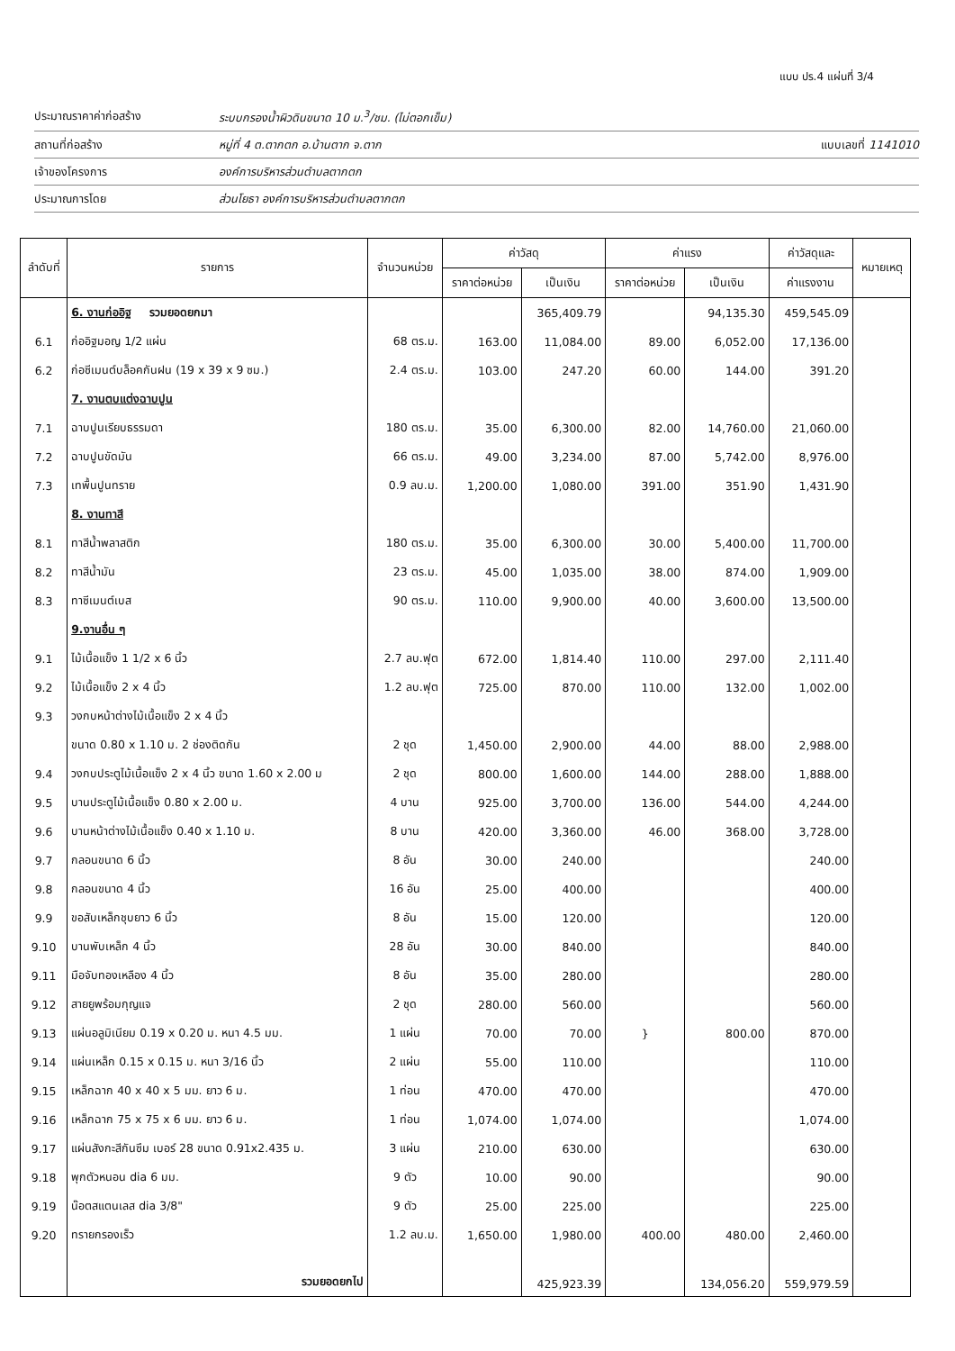แบบ ปร.4 แผ่นที่ 3/4
ประมาณราคาค่าก่อสร้าง ระบบกรองน้ำผิวดินขนาด 10 ม.<sup>3</sup>/ชม. (ไม่ตอกเข็ม)
สถานที่ก่อสร้าง หมู่ที่ 4 ต.ตากตก อ.บ้านตาก จ.ตาก แบบเลขที่ 1141010
เจ้าของโครงการ องค์การบริหารส่วนตำบลตากตก
ประมาณการโดย ส่วนโยธา องค์การบริหารส่วนตำบลตากตก
| ลำดับที่ | รายการ | จำนวนหน่วย | ค่าวัสดุ | | ค่าแรง | | ค่าวัสดุและ | หมายเหตุ |
| --- | --- | --- | --- | --- | --- | --- | --- | --- |
| | | | ราคาต่อหน่วย | เป็นเงิน | ราคาต่อหน่วย | เป็นเงิน | ค่าแรงงาน | |
| | 6. งานก่ออิฐ รวมยอดยกมา | | | 365,409.79 | | 94,135.30 | 459,545.09 | |
| 6.1 | ก่ออิฐมอญ 1/2 แผ่น | 68 ตร.ม. | 163.00 | 11,084.00 | 89.00 | 6,052.00 | 17,136.00 | |
| 6.2 | ก่อซีเมนต์บล็อคกันฝน (19 x 39 x 9 ซม.) | 2.4 ตร.ม. | 103.00 | 247.20 | 60.00 | 144.00 | 391.20 | |
| | 7. งานตบแต่งฉาบปูน | | | | | | | |
| 7.1 | ฉาบปูนเรียบธรรมดา | 180 ตร.ม. | 35.00 | 6,300.00 | 82.00 | 14,760.00 | 21,060.00 | |
| 7.2 | ฉาบปูนขัดมัน | 66 ตร.ม. | 49.00 | 3,234.00 | 87.00 | 5,742.00 | 8,976.00 | |
| 7.3 | เทพื้นปูนทราย | 0.9 ลบ.ม. | 1,200.00 | 1,080.00 | 391.00 | 351.90 | 1,431.90 | |
| | 8. งานทาสี | | | | | | | |
| 8.1 | ทาสีน้ำพลาสติก | 180 ตร.ม. | 35.00 | 6,300.00 | 30.00 | 5,400.00 | 11,700.00 | |
| 8.2 | ทาสีน้ำมัน | 23 ตร.ม. | 45.00 | 1,035.00 | 38.00 | 874.00 | 1,909.00 | |
| 8.3 | ทาซีเมนต์เบส | 90 ตร.ม. | 110.00 | 9,900.00 | 40.00 | 3,600.00 | 13,500.00 | |
| | 9.งานอื่น ๆ | | | | | | | |
| 9.1 | ไม้เนื้อแข็ง 1 1/2 x 6 นิ้ว | 2.7 ลบ.ฟุต | 672.00 | 1,814.40 | 110.00 | 297.00 | 2,111.40 | |
| 9.2 | ไม้เนื้อแข็ง 2 x 4 นิ้ว | 1.2 ลบ.ฟุต | 725.00 | 870.00 | 110.00 | 132.00 | 1,002.00 | |
| 9.3 | วงกบหน้าต่างไม้เนื้อแข็ง 2 x 4 นิ้ว | | | | | | | |
| | ขนาด 0.80 x 1.10 ม. 2 ช่องติดกัน | 2 ชุด | 1,450.00 | 2,900.00 | 44.00 | 88.00 | 2,988.00 | |
| 9.4 | วงกบประตูไม้เนื้อแข็ง 2 x 4 นิ้ว ขนาด 1.60 x 2.00 ม | 2 ชุด | 800.00 | 1,600.00 | 144.00 | 288.00 | 1,888.00 | |
| 9.5 | บานประตูไม้เนื้อแข็ง 0.80 x 2.00 ม. | 4 บาน | 925.00 | 3,700.00 | 136.00 | 544.00 | 4,244.00 | |
| 9.6 | บานหน้าต่างไม้เนื้อแข็ง 0.40 x 1.10 ม. | 8 บาน | 420.00 | 3,360.00 | 46.00 | 368.00 | 3,728.00 | |
| 9.7 | กลอนขนาด 6 นิ้ว | 8 อัน | 30.00 | 240.00 | | | 240.00 | |
| 9.8 | กลอนขนาด 4 นิ้ว | 16 อัน | 25.00 | 400.00 | | | 400.00 | |
| 9.9 | ขอสับเหล็กชุบยาว 6 นิ้ว | 8 อัน | 15.00 | 120.00 | | | 120.00 | |
| 9.10 | บานพับเหล็ก 4 นิ้ว | 28 อัน | 30.00 | 840.00 | | | 840.00 | |
| 9.11 | มือจับทองเหลือง 4 นิ้ว | 8 อัน | 35.00 | 280.00 | | | 280.00 | |
| 9.12 | สายยูพร้อมกุญแจ | 2 ชุด | 280.00 | 560.00 | | | 560.00 | |
| 9.13 | แผ่นอลูมิเนียม 0.19 x 0.20 ม. หนา 4.5 มม. | 1 แผ่น | 70.00 | 70.00 | } | 800.00 | 870.00 | |
| 9.14 | แผ่นเหล็ก 0.15 x 0.15 ม. หนา 3/16 นิ้ว | 2 แผ่น | 55.00 | 110.00 | | | 110.00 | |
| 9.15 | เหล็กฉาก 40 x 40 x 5 มม. ยาว 6 ม. | 1 ท่อน | 470.00 | 470.00 | | | 470.00 | |
| 9.16 | เหล็กฉาก 75 x 75 x 6 มม. ยาว 6 ม. | 1 ท่อน | 1,074.00 | 1,074.00 | | | 1,074.00 | |
| 9.17 | แผ่นสังกะสีกันซึม เบอร์ 28 ขนาด 0.91x2.435 ม. | 3 แผ่น | 210.00 | 630.00 | | | 630.00 | |
| 9.18 | พุกตัวหนอน dia 6 มม. | 9 ตัว | 10.00 | 90.00 | | | 90.00 | |
| 9.19 | น๊อตสแตนเลส dia 3/8" | 9 ตัว | 25.00 | 225.00 | | | 225.00 | |
| 9.20 | ทรายกรองเร็ว | 1.2 ลบ.ม. | 1,650.00 | 1,980.00 | 400.00 | 480.00 | 2,460.00 | |
| | รวมยอดยกไป | | | 425,923.39 | | 134,056.20 | 559,979.59 | |